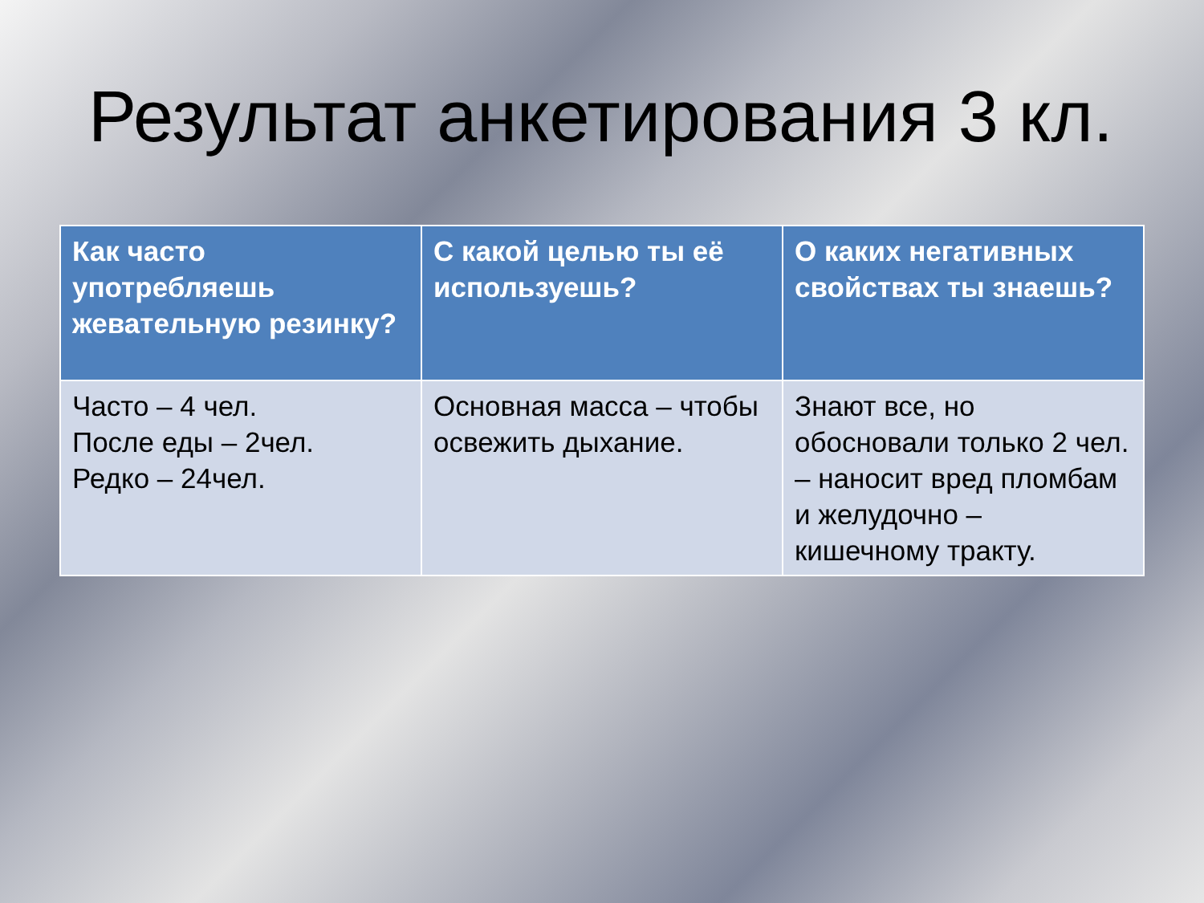Результат анкетирования 3 кл.
| Как часто употребляешь жевательную резинку? | С какой целью ты её используешь? | О каких негативных свойствах ты знаешь? |
| --- | --- | --- |
| Часто – 4 чел. После еды – 2чел. Редко – 24чел. | Основная масса – чтобы освежить дыхание. | Знают все, но обосновали только 2 чел. – наносит вред пломбам и желудочно – кишечному тракту. |